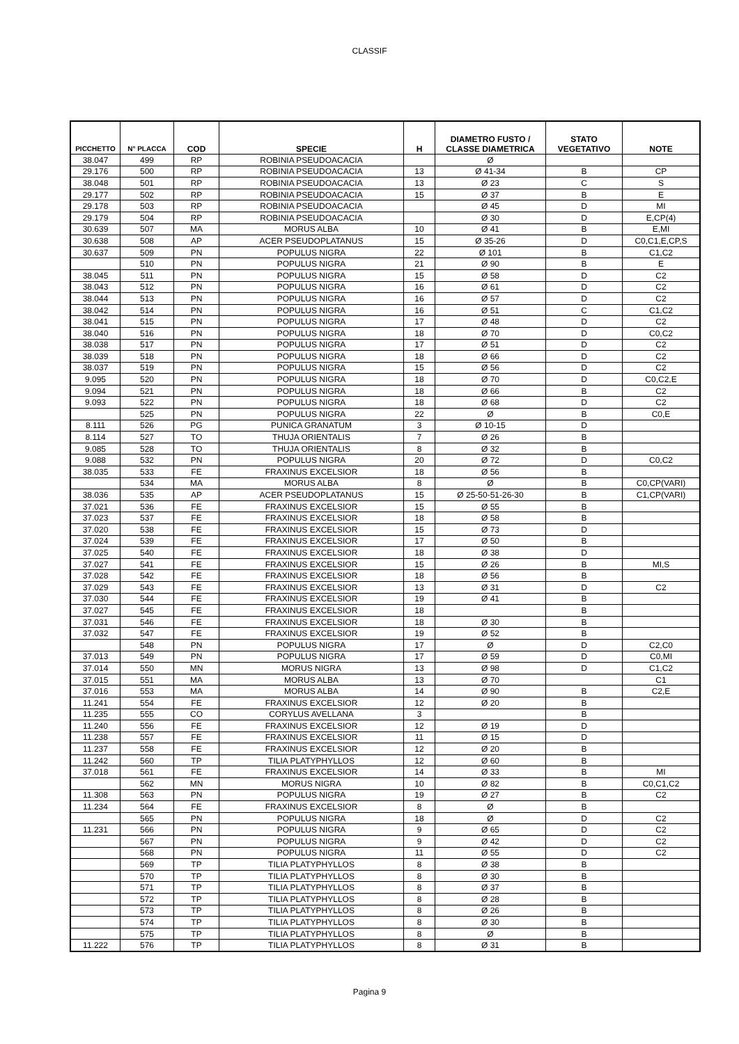CLASSIF
| PICCHETTO | N° PLACCA | COD | SPECIE | H | DIAMETRO FUSTO / CLASSE DIAMETRICA | STATO VEGETATIVO | NOTE |
| --- | --- | --- | --- | --- | --- | --- | --- |
| 38.047 | 499 | RP | ROBINIA PSEUDOACACIA | | Ø | | |
| 29.176 | 500 | RP | ROBINIA PSEUDOACACIA | 13 | Ø 41-34 | B | CP |
| 38.048 | 501 | RP | ROBINIA PSEUDOACACIA | 13 | Ø 23 | C | S |
| 29.177 | 502 | RP | ROBINIA PSEUDOACACIA | 15 | Ø 37 | B | E |
| 29.178 | 503 | RP | ROBINIA PSEUDOACACIA | | Ø 45 | D | MI |
| 29.179 | 504 | RP | ROBINIA PSEUDOACACIA | | Ø 30 | D | E,CP(4) |
| 30.639 | 507 | MA | MORUS ALBA | 10 | Ø 41 | B | E,MI |
| 30.638 | 508 | AP | ACER PSEUDOPLATANUS | 15 | Ø 35-26 | D | C0,C1,E,CP,S |
| 30.637 | 509 | PN | POPULUS NIGRA | 22 | Ø 101 | B | C1,C2 |
| | 510 | PN | POPULUS NIGRA | 21 | Ø 90 | B | E |
| 38.045 | 511 | PN | POPULUS NIGRA | 15 | Ø 58 | D | C2 |
| 38.043 | 512 | PN | POPULUS NIGRA | 16 | Ø 61 | D | C2 |
| 38.044 | 513 | PN | POPULUS NIGRA | 16 | Ø 57 | D | C2 |
| 38.042 | 514 | PN | POPULUS NIGRA | 16 | Ø 51 | C | C1,C2 |
| 38.041 | 515 | PN | POPULUS NIGRA | 17 | Ø 48 | D | C2 |
| 38.040 | 516 | PN | POPULUS NIGRA | 18 | Ø 70 | D | C0,C2 |
| 38.038 | 517 | PN | POPULUS NIGRA | 17 | Ø 51 | D | C2 |
| 38.039 | 518 | PN | POPULUS NIGRA | 18 | Ø 66 | D | C2 |
| 38.037 | 519 | PN | POPULUS NIGRA | 15 | Ø 56 | D | C2 |
| 9.095 | 520 | PN | POPULUS NIGRA | 18 | Ø 70 | D | C0,C2,E |
| 9.094 | 521 | PN | POPULUS NIGRA | 18 | Ø 66 | B | C2 |
| 9.093 | 522 | PN | POPULUS NIGRA | 18 | Ø 68 | D | C2 |
| | 525 | PN | POPULUS NIGRA | 22 | Ø | B | C0,E |
| 8.111 | 526 | PG | PUNICA GRANATUM | 3 | Ø 10-15 | D | |
| 8.114 | 527 | TO | THUJA ORIENTALIS | 7 | Ø 26 | B | |
| 9.085 | 528 | TO | THUJA ORIENTALIS | 8 | Ø 32 | B | |
| 9.088 | 532 | PN | POPULUS NIGRA | 20 | Ø 72 | D | C0,C2 |
| 38.035 | 533 | FE | FRAXINUS EXCELSIOR | 18 | Ø 56 | B | |
| | 534 | MA | MORUS ALBA | 8 | Ø | B | C0,CP(VARI) |
| 38.036 | 535 | AP | ACER PSEUDOPLATANUS | 15 | Ø 25-50-51-26-30 | B | C1,CP(VARI) |
| 37.021 | 536 | FE | FRAXINUS EXCELSIOR | 15 | Ø 55 | B | |
| 37.023 | 537 | FE | FRAXINUS EXCELSIOR | 18 | Ø 58 | B | |
| 37.020 | 538 | FE | FRAXINUS EXCELSIOR | 15 | Ø 73 | D | |
| 37.024 | 539 | FE | FRAXINUS EXCELSIOR | 17 | Ø 50 | B | |
| 37.025 | 540 | FE | FRAXINUS EXCELSIOR | 18 | Ø 38 | D | |
| 37.027 | 541 | FE | FRAXINUS EXCELSIOR | 15 | Ø 26 | B | MI,S |
| 37.028 | 542 | FE | FRAXINUS EXCELSIOR | 18 | Ø 56 | B | |
| 37.029 | 543 | FE | FRAXINUS EXCELSIOR | 13 | Ø 31 | D | C2 |
| 37.030 | 544 | FE | FRAXINUS EXCELSIOR | 19 | Ø 41 | B | |
| 37.027 | 545 | FE | FRAXINUS EXCELSIOR | 18 | | B | |
| 37.031 | 546 | FE | FRAXINUS EXCELSIOR | 18 | Ø 30 | B | |
| 37.032 | 547 | FE | FRAXINUS EXCELSIOR | 19 | Ø 52 | B | |
| | 548 | PN | POPULUS NIGRA | 17 | Ø | D | C2,C0 |
| 37.013 | 549 | PN | POPULUS NIGRA | 17 | Ø 59 | D | C0,MI |
| 37.014 | 550 | MN | MORUS NIGRA | 13 | Ø 98 | D | C1,C2 |
| 37.015 | 551 | MA | MORUS ALBA | 13 | Ø 70 | | C1 |
| 37.016 | 553 | MA | MORUS ALBA | 14 | Ø 90 | B | C2,E |
| 11.241 | 554 | FE | FRAXINUS EXCELSIOR | 12 | Ø 20 | B | |
| 11.235 | 555 | CO | CORYLUS AVELLANA | 3 | | B | |
| 11.240 | 556 | FE | FRAXINUS EXCELSIOR | 12 | Ø 19 | D | |
| 11.238 | 557 | FE | FRAXINUS EXCELSIOR | 11 | Ø 15 | D | |
| 11.237 | 558 | FE | FRAXINUS EXCELSIOR | 12 | Ø 20 | B | |
| 11.242 | 560 | TP | TILIA PLATYPHYLLOS | 12 | Ø 60 | B | |
| 37.018 | 561 | FE | FRAXINUS EXCELSIOR | 14 | Ø 33 | B | MI |
| | 562 | MN | MORUS NIGRA | 10 | Ø 82 | B | C0,C1,C2 |
| 11.308 | 563 | PN | POPULUS NIGRA | 19 | Ø 27 | B | C2 |
| 11.234 | 564 | FE | FRAXINUS EXCELSIOR | 8 | Ø | B | |
| | 565 | PN | POPULUS NIGRA | 18 | Ø | D | C2 |
| 11.231 | 566 | PN | POPULUS NIGRA | 9 | Ø 65 | D | C2 |
| | 567 | PN | POPULUS NIGRA | 9 | Ø 42 | D | C2 |
| | 568 | PN | POPULUS NIGRA | 11 | Ø 55 | D | C2 |
| | 569 | TP | TILIA PLATYPHYLLOS | 8 | Ø 38 | B | |
| | 570 | TP | TILIA PLATYPHYLLOS | 8 | Ø 30 | B | |
| | 571 | TP | TILIA PLATYPHYLLOS | 8 | Ø 37 | B | |
| | 572 | TP | TILIA PLATYPHYLLOS | 8 | Ø 28 | B | |
| | 573 | TP | TILIA PLATYPHYLLOS | 8 | Ø 26 | B | |
| | 574 | TP | TILIA PLATYPHYLLOS | 8 | Ø 30 | B | |
| | 575 | TP | TILIA PLATYPHYLLOS | 8 | Ø | B | |
| 11.222 | 576 | TP | TILIA PLATYPHYLLOS | 8 | Ø 31 | B | |
Pagina 9